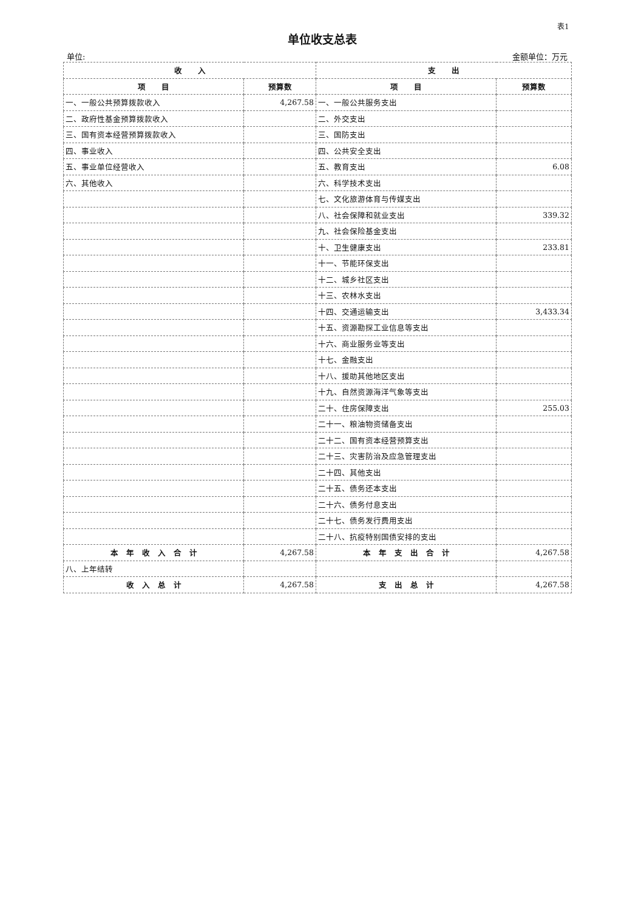表1
单位收支总表
单位: 金额单位：万元
| 收 入 | | 支 出 | |
| --- | --- | --- | --- |
| 项 目 | 预算数 | 项 目 | 预算数 |
| 一、一般公共预算拨款收入 | 4,267.58 | 一、一般公共服务支出 | |
| 二、政府性基金预算拨款收入 | | 二、外交支出 | |
| 三、国有资本经营预算拨款收入 | | 三、国防支出 | |
| 四、事业收入 | | 四、公共安全支出 | |
| 五、事业单位经营收入 | | 五、教育支出 | 6.08 |
| 六、其他收入 | | 六、科学技术支出 | |
| | | 七、文化旅游体育与传媒支出 | |
| | | 八、社会保障和就业支出 | 339.32 |
| | | 九、社会保险基金支出 | |
| | | 十、卫生健康支出 | 233.81 |
| | | 十一、节能环保支出 | |
| | | 十二、城乡社区支出 | |
| | | 十三、农林水支出 | |
| | | 十四、交通运输支出 | 3,433.34 |
| | | 十五、资源勘探工业信息等支出 | |
| | | 十六、商业服务业等支出 | |
| | | 十七、金融支出 | |
| | | 十八、援助其他地区支出 | |
| | | 十九、自然资源海洋气象等支出 | |
| | | 二十、住房保障支出 | 255.03 |
| | | 二十一、粮油物资储备支出 | |
| | | 二十二、国有资本经营预算支出 | |
| | | 二十三、灾害防治及应急管理支出 | |
| | | 二十四、其他支出 | |
| | | 二十五、债务还本支出 | |
| | | 二十六、债务付息支出 | |
| | | 二十七、债务发行费用支出 | |
| | | 二十八、抗疫特别国债安排的支出 | |
| 本 年 收 入 合 计 | 4,267.58 | 本 年 支 出 合 计 | 4,267.58 |
| 八、上年结转 | | | |
| 收 入 总 计 | 4,267.58 | 支 出 总 计 | 4,267.58 |